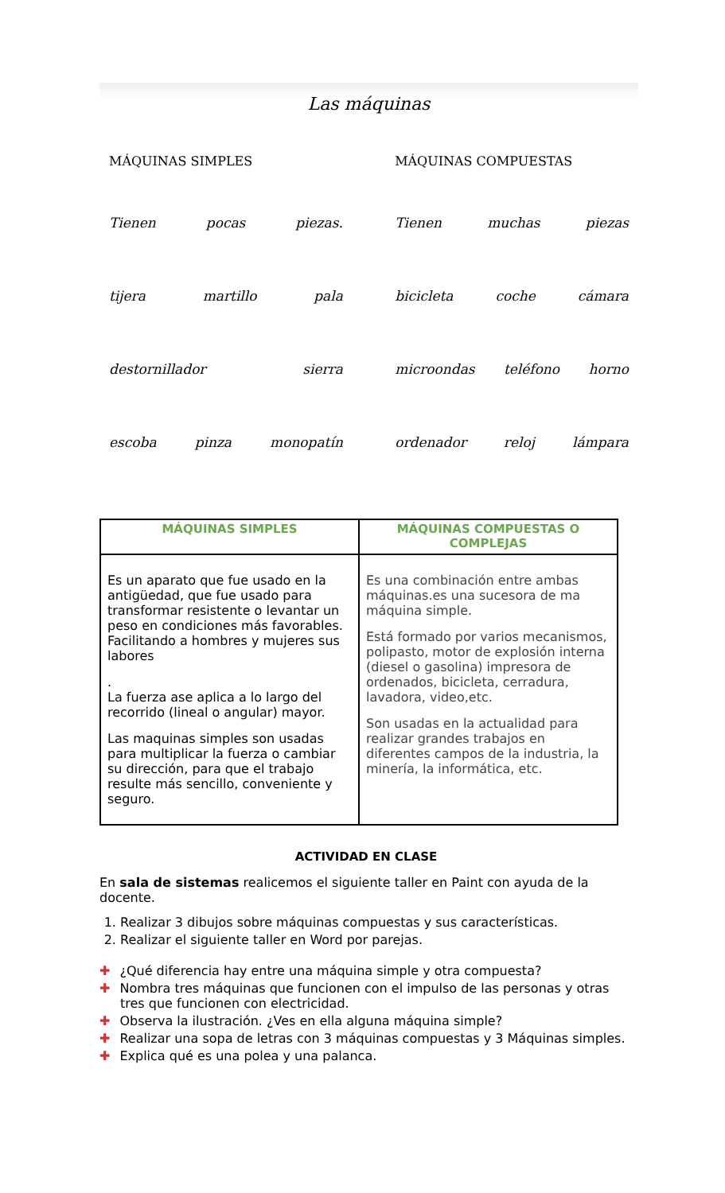Las máquinas
MÁQUINAS SIMPLES
Tienen pocas piezas.
tijera martillo pala
destornillador sierra
escoba pinza monopatín
MÁQUINAS COMPUESTAS
Tienen muchas piezas
bicicleta coche cámara
microondas teléfono horno
ordenador reloj lámpara
| MÁQUINAS SIMPLES | MÁQUINAS COMPUESTAS O COMPLEJAS |
| --- | --- |
| Es un aparato que fue usado en la antigüedad, que fue usado para transformar resistente o levantar un peso en condiciones más favorables. Facilitando a hombres y mujeres sus labores . La fuerza ase aplica a lo largo del recorrido (lineal o angular) mayor. Las maquinas simples son usadas para multiplicar la fuerza o cambiar su dirección, para que el trabajo resulte más sencillo, conveniente y seguro. | Es una combinación entre ambas máquinas.es una sucesora de ma máquina simple. Está formado por varios mecanismos, polipasto, motor de explosión interna (diesel o gasolina) impresora de ordenados, bicicleta, cerradura, lavadora, video,etc. Son usadas en la actualidad para realizar grandes trabajos en diferentes campos de la industria, la minería, la informática, etc. |
ACTIVIDAD EN CLASE
En sala de sistemas realicemos el siguiente taller en Paint con ayuda de la docente.
1. Realizar 3 dibujos sobre máquinas compuestas y sus características.
2. Realizar el siguiente taller en Word por parejas.
✚ ¿Qué diferencia hay entre una máquina simple y otra compuesta?
✚ Nombra tres máquinas que funcionen con el impulso de las personas y otras tres que funcionen con electricidad.
✚ Observa la ilustración. ¿Ves en ella alguna máquina simple?
✚ Realizar una sopa de letras con 3 máquinas compuestas y 3 Máquinas simples.
✚ Explica qué es una polea y una palanca.